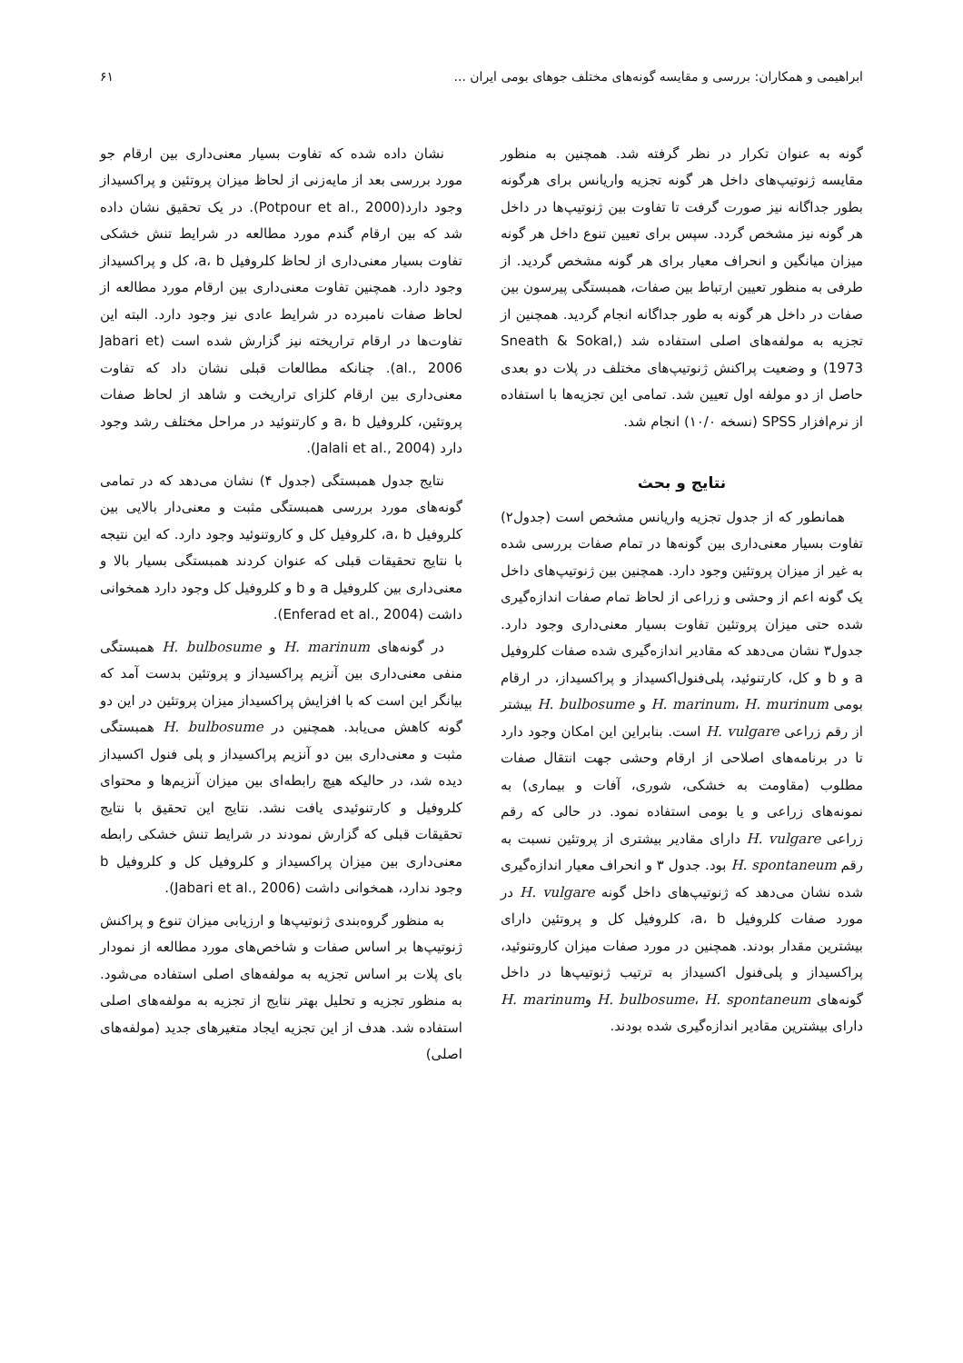ابراهیمی و همکاران: بررسی و مقایسه گونه‌های مختلف جوهای بومی ایران ... ۶۱
گونه به عنوان تکرار در نظر گرفته شد. همچنین به منظور مقایسه ژنوتیپ‌های داخل هر گونه تجزیه واریانس برای هرگونه بطور جداگانه نیز صورت گرفت تا تفاوت بین ژنوتیپ‌ها در داخل هر گونه نیز مشخص گردد. سپس برای تعیین تنوع داخل هر گونه میزان میانگین و انحراف معیار برای هر گونه مشخص گردید. از طرفی به منظور تعیین ارتباط بین صفات، همبستگی پیرسون بین صفات در داخل هر گونه به طور جداگانه انجام گردید. همچنین از تجزیه به مولفه‌های اصلی استفاده شد (Sneath & Sokal, 1973) و وضعیت پراکنش ژنوتیپ‌های مختلف در پلات دو بعدی حاصل از دو مولفه اول تعیین شد. تمامی این تجزیه‌ها با استفاده از نرم‌افزار SPSS (نسخه ۱۰/۰) انجام شد.
نتایج و بحث
همانطور که از جدول تجزیه واریانس مشخص است (جدول۲) تفاوت بسیار معنی‌داری بین گونه‌ها در تمام صفات بررسی شده به غیر از میزان پروتئین وجود دارد. همچنین بین ژنوتیپ‌های داخل یک گونه اعم از وحشی و زراعی از لحاظ تمام صفات اندازه‌گیری شده حتی میزان پروتئین تفاوت بسیار معنی‌داری وجود دارد. جدول۳ نشان می‌دهد که مقادیر اندازه‌گیری شده صفات کلروفیل a و b و کل، کارتنوئید، پلی‌فنول‌اکسیداز و پراکسیداز، در ارقام بومی H. marinum، H. murinum و H. bulbosume بیشتر از رقم زراعی H. vulgare است. بنابراین این امکان وجود دارد تا در برنامه‌های اصلاحی از ارقام وحشی جهت انتقال صفات مطلوب (مقاومت به خشکی، شوری، آفات و بیماری) به نمونه‌های زراعی و یا بومی استفاده نمود. در حالی که رقم زراعی H. vulgare دارای مقادیر بیشتری از پروتئین نسبت به رقم H. spontaneum بود. جدول ۳ و انحراف معیار اندازه‌گیری شده نشان می‌دهد که ژنوتیپ‌های داخل گونه H. vulgare در مورد صفات کلروفیل a، b، کلروفیل کل و پروتئین دارای بیشترین مقدار بودند. همچنین در مورد صفات میزان کاروتنوئید، پراکسیداز و پلی‌فنول اکسیداز به ترتیب ژنوتیپ‌ها در داخل گونه‌های H. bulbosume، H. spontaneum وH. marinum دارای بیشترین مقادیر اندازه‌گیری شده بودند.
نشان داده شده که تفاوت بسیار معنی‌داری بین ارقام جو مورد بررسی بعد از مایه‌زنی از لحاظ میزان پروتئین و پراکسیداز وجود دارد(Potpour et al., 2000). در یک تحقیق نشان داده شد که بین ارقام گندم مورد مطالعه در شرایط تنش خشکی تفاوت بسیار معنی‌داری از لحاظ کلروفیل a، b، کل و پراکسیداز وجود دارد. همچنین تفاوت معنی‌داری بین ارقام مورد مطالعه از لحاظ صفات نامبرده در شرایط عادی نیز وجود دارد. البته این تفاوت‌ها در ارقام تراریخته نیز گزارش شده است (Jabari et al., 2006). چنانکه مطالعات قبلی نشان داد که تفاوت معنی‌داری بین ارقام کلزای تراریخت و شاهد از لحاظ صفات پروتئین، کلروفیل a، b و کارتنوئید در مراحل مختلف رشد وجود دارد (Jalali et al., 2004).
نتایج جدول همبستگی (جدول ۴) نشان می‌دهد که در تمامی گونه‌های مورد بررسی همبستگی مثبت و معنی‌دار بالایی بین کلروفیل a، b، کلروفیل کل و کاروتنوئید وجود دارد. که این نتیجه با نتایج تحقیقات قبلی که عنوان کردند همبستگی بسیار بالا و معنی‌داری بین کلروفیل a و b و کلروفیل کل وجود دارد همخوانی داشت (Enferad et al., 2004).
در گونه‌های H. marinum و H. bulbosume همبستگی منفی معنی‌داری بین آنزیم پراکسیداز و پروتئین بدست آمد که بیانگر این است که با افزایش پراکسیداز میزان پروتئین در این دو گونه کاهش می‌یابد. همچنین در H. bulbosume همبستگی مثبت و معنی‌داری بین دو آنزیم پراکسیداز و پلی فنول اکسیداز دیده شد، در حالیکه هیچ رابطه‌ای بین میزان آنزیم‌ها و محتوای کلروفیل و کارتنوئیدی یافت نشد. نتایج این تحقیق با نتایج تحقیقات قبلی که گزارش نمودند در شرایط تنش خشکی رابطه معنی‌داری بین میزان پراکسیداز و کلروفیل کل و کلروفیل b وجود ندارد، همخوانی داشت (Jabari et al., 2006).
به منظور گروه‌بندی ژنوتیپ‌ها و ارزیابی میزان تنوع و پراکنش ژنوتیپ‌ها بر اساس صفات و شاخص‌های مورد مطالعه از نمودار بای پلات بر اساس تجزیه به مولفه‌های اصلی استفاده می‌شود. به منظور تجزیه و تحلیل بهتر نتایج از تجزیه به مولفه‌های اصلی استفاده شد. هدف از این تجزیه ایجاد متغیرهای جدید (مولفه‌های اصلی)